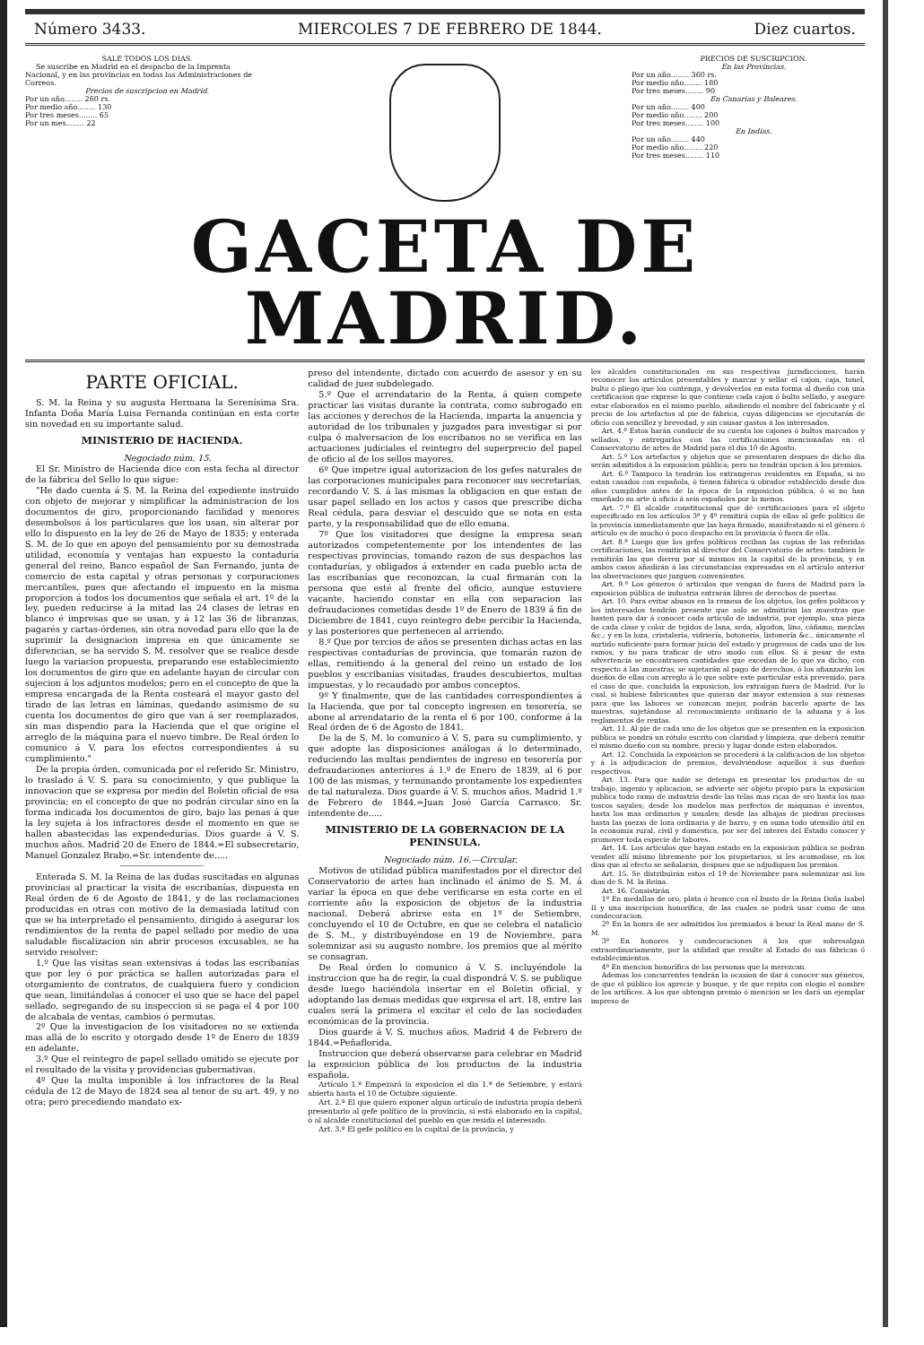Número 3433. MIERCOLES 7 DE FEBRERO DE 1844. Diez cuartos.
SALE TODOS LOS DIAS.
Se suscribe en Madrid en el despacho de la Imprenta Nacional, y en las provincias en todas las Administraciones de Correos.
Precios de suscripcion en Madrid.
Por un año........ 260 rs.
Por medio año........ 130
Por tres meses........ 65
Por un mes........ 22
PRECIOS DE SUSCRIPCION.
En las Provincias.
Por un año........ 360 rs.
Por medio año........ 180
Por tres meses........ 90
En Canarias y Baleares.
Por un año........ 400
Por medio año........ 200
Por tres meses........ 100
En Indias.
Por un año........ 440
Por medio año........ 220
Por tres meses........ 110
GACETA DE MADRID.
PARTE OFICIAL.
S. M. la Reina y su augusta Hermana la Serenísima Sra. Infanta Doña María Luisa Fernanda continúan en esta corte sin novedad en su importante salud.
MINISTERIO DE HACIENDA.
Negociado núm. 15.
El Sr. Ministro de Hacienda dice con esta fecha al director de la fábrica del Sello lo que sigue:
"He dado cuenta á S. M. la Reina del expediente instruido con objeto de mejorar y simplificar la administracion de los documentos de giro, proporcionando facilidad y menores desembolsos á los particulares que los usan, sin alterar por ello lo dispuesto en la ley de 26 de Mayo de 1835; y enterada S. M. de lo que en apoyo del pensamiento por su demostrada utilidad, economía y ventajas han expuesto la contaduría general del reino, Banco español de San Fernando, junta de comercio de esta capital y otras personas y corporaciones mercantiles, pues que afectando el impuesto en la misma proporcion á todos los documentos que señala el art. 1º de la ley, pueden reducirse á la mitad las 24 clases de letras en blanco é impresas que se usan, y á 12 las 36 de libranzas, pagarés y cartas-órdenes, sin otra novedad para ello que la de suprimir la designacion impresa en que únicamente se diferencian, se ha servido S. M. resolver que se realice desde luego la variacion propuesta, preparando ese establecimiento los documentos de giro que en adelante hayan de circular con sujecion á los adjuntos modelos; pero en el concepto de que la empresa encargada de la Renta costeará el mayor gasto del tirado de las letras en láminas, quedando asimismo de su cuenta los documentos de giro que van á ser reemplazados, sin mas dispendio para la Hacienda que el que origine el arreglo de la máquina para el nuevo timbre. De Real órden lo comunico á V. para los efectos correspondientes á su cumplimiento."
De la propia órden, comunicada por el referido Sr. Ministro, lo traslado á V. S. para su conocimiento, y que publique la innovacion que se expresa por medio del Boletin oficial de esa provincia; en el concepto de que no podrán circular sino en la forma indicada los documentos de giro, bajo las penas á que la ley sujeta á los infractores desde el momento en que se hallen abastecidas las expendedurías. Dios guarde á V. S. muchos años. Madrid 20 de Enero de 1844.=El subsecretario, Manuel Gonzalez Brabo.=Sr. intendente de.....
Enterada S. M. la Reina de las dudas suscitadas en algunas provincias al practicar la visita de escribanías, dispuesta en Real órden de 6 de Agosto de 1841, y de las reclamaciones producidas en otras con motivo de la demasiada latitud con que se ha interpretado el pensamiento, dirigido á asegurar los rendimientos de la renta de papel sellado por medio de una saludable fiscalizacion sin abrir procesos excusables, se ha servido resolver:
1.º Que las visitas sean extensivas á todas las escribanías que por ley ó por práctica se hallen autorizadas para el otorgamiento de contratos, de cualquiera fuero y condicion que sean, limitándolas á conocer el uso que se hace del papel sellado, segregando de su inspeccion si se paga el 4 por 100 de alcabala de ventas, cambios ó permutas.
2º Que la investigacion de los visitadores no se extienda mas allá de lo escrito y otorgado desde 1º de Enero de 1839 en adelante.
3.º Que el reintegro de papel sellado omitido se ejecute por el resultado de la visita y providencias gubernativas.
4º Que la multa imponible á los infractores de la Real cédula de 12 de Mayo de 1824 sea al tenor de su art. 49, y no otra; pero precediendo mandato ex-
preso del intendente, dictado con acuerdo de asesor y en su calidad de juez subdelegado.
5.º Que el arrendatario de la Renta, á quien compete practicar las visitas durante la contrata, como subrogado en las acciones y derechos de la Hacienda, imparta la anuencia y autoridad de los tribunales y juzgados para investigar si por culpa ó malversacion de los escribanos no se verifica en las actuaciones judiciales el reintegro del superprecio del papel de oficio al de los sellos mayores.
6º Que impetre igual autorizacion de los gefes naturales de las corporaciones municipales para reconocer sus secretarías, recordando V. S. á las mismas la obligacion en que estan de usar papel sellado en los actos y casos que prescribe dicha Real cédula, para desviar el descuido que se nota en esta parte, y la responsabilidad que de ello emana.
7º Que los visitadores que designe la empresa sean autorizados competentemente por los intendentes de las respectivas provincias, tomando razon de sus despachos las contadurías, y obligados á extender en cada pueblo acta de las escribanías que reconozcan, la cual firmarán con la persona que esté al frente del oficio, aunque estuviere vacante, haciendo constar en ella con separacion las defraudaciones cometidas desde 1º de Enero de 1839 á fin de Diciembre de 1841, cuyo reintegro debe percibir la Hacienda, y las posteriores que pertenecen al arriendo.
8.º Que por tercios de años se presenten dichas actas en las respectivas contadurías de provincia, que tomarán razon de ellas, remitiendo á la general del reino un estado de los pueblos y escribanías visitadas, fraudes descubiertos, multas impuestas, y lo recaudado por ambos conceptos.
9º Y finalmente, que de las cantidades correspondientes á la Hacienda, que por tal concepto ingresen en tesorería, se abone al arrendatario de la renta el 6 por 100, conforme á la Real órden de 6 de Agosto de 1841.
De la de S. M. lo comunico á V. S. para su cumplimiento, y que adopte las disposiciones análogas á lo determinado, reduciendo las multas pendientes de ingreso en tesorería por defraudaciones anteriores á 1.º de Enero de 1839, al 6 por 100 de las mismas, y terminando prontamente los expedientes de tal naturaleza. Dios guarde á V. S. muchos años. Madrid 1.º de Febrero de 1844.=Juan José García Carrasco. Sr. intendente de.....
MINISTERIO DE LA GOBERNACION DE LA PENINSULA.
Negociado núm. 16.—Circular.
Motivos de utilidad pública manifestados por el director del Conservatorio de artes han inclinado el ánimo de S. M. á variar la época en que debe verificarse en esta corte en el corriente año la exposicion de objetos de la industria nacional. Deberá abrirse esta en 1º de Setiembre, concluyendo el 10 de Octubre, en que se celebra el natalicio de S. M., y distribuyéndose en 19 de Noviembre, para solemnizar asi su augusto nombre, los premios que al mérito se consagran.
De Real órden lo comunico á V. S. incluyéndole la instruccion que ha de regir, la cual dispondrá V. S. se publique desde luego haciéndola insertar en el Boletin oficial, y adoptando las demas medidas que expresa el art. 18, entre las cuales será la primera el excitar el celo de las sociedades económicas de la provincia.
Dios guarde á V. S. muchos años. Madrid 4 de Febrero de 1844.=Peñaflorida.
Instruccion que deberá observarse para celebrar en Madrid la exposicion pública de los productos de la industria española.
Artículo 1.º Empezará la exposicion el dia 1.º de Setiembre, y estará abierta hasta el 10 de Octubre siguiente.
Art. 2.º El que quiera exponer algun artículo de industria propia deberá presentarlo al gefe político de la provincia, si está elaborado en la capital, ó al alcalde constitucional del pueblo en que resida el interesado.
Art. 3.º El gefe político en la capital de la provincia, y
los alcaldes constitucionales en sus respectivas jurisdicciones, harán reconocer los artículos presentables y marcar y sellar el cajon, caja, tonel, bulto ó pliego que los contenga, y devolverlos en esta forma al dueño con una certificacion que exprese lo que contiene cada cajon ó bulto sellado, y asegure estar elaborados en el mismo pueblo, añadiendo el nombre del fabricante y el precio de los artefactos al pie de fábrica, cuyas diligencias se ejecutarán de oficio con sencillez y brevedad, y sin causar gastos á los interesados.
Art. 4.º Estos harán conducir de su cuenta los cajones ó bultos marcados y sellados, y entregarlos con las certificaciones mencionadas en el Conservatorio de artes de Madrid para el dia 10 de Agosto.
Art. 5.º Los artefactos y objetos que se presentaren despues de dicho dia serán admitidos á la exposicion pública; pero no tendrán opcion á los premios.
Art. 6.º Tampoco la tendrán los extrangeros residentes en España, si no estan casados con española, ó tienen fábrica ú obrador establecido desde dos años cumplidos antes de la época de la exposicion pública, ó si no han enseñado su arte ú oficio á seis españoles por lo menos.
Art. 7.º El alcalde constitucional que dé certificaciones para el objeto especificado en los artículos 3º y 4º remitirá copia de ellas al gefe político de la provincia inmediatamente que las haya firmado, manifestando si el género ó artículo es de mucho ó poco despacho en la provincia ó fuera de ella.
Art. 8.º Luego que los gefes políticos reciban las copias de las referidas certificaciones, las remitirán al director del Conservatorio de artes: tambien le remitirán las que dieren por sí mismos en la capital de la provincia, y en ambos casos añadirán á las circunstancias expresadas en el artículo anterior las observaciones que juzguen convenientes.
Art. 9.º Los géneros ó artículos que vengan de fuera de Madrid para la exposicion pública de industria entrarán libres de derechos de puertas.
Art. 10. Para evitar abusos en la remesa de los objetos, los gefes políticos y los interesados tendrán presente que solo se admitirán las muestras que basten para dar á conocer cada artículo de industria, por ejemplo, una pieza de cada clase y color de tejidos de lana, seda, algodon, lino, cáñamo, mezclas &c.; y en la loza, cristalería, vidriería, botonería, listonería &c., únicamente el surtido suficiente para formar juicio del estado y progresos de cada uno de los ramos, y no para traficar de otro modo con ellos. Si á pesar de esta advertencia se encontrasen cantidades que excedan de lo que va dicho, con respecto á las muestras, se sujetarán al pago de derechos, ó los afianzarán los dueños de ellas con arreglo á lo que sobre este particular está prevenido, para el caso de que, concluida la exposicion, los extraigan fuera de Madrid. Por lo cual, si hubiese fabricantes que quieran dar mayor extension á sus remesas para que las labores se conozcan mejor, podrán hacerlo aparte de las muestras, sujetándose al reconocimiento ordinario de la aduana y á los reglamentos de rentas.
Art. 11. Al pie de cada uno de los objetos que se presenten en la exposicion pública se pondrá un rótulo escrito con claridad y limpieza, que deberá remitir el mismo dueño con su nombre, precio y lugar donde esten elaborados.
Art. 12. Concluida la exposicion se procederá á la calificacion de los objetos y á la adjudicacion de premios, devolviéndose aquellos á sus dueños respectivos.
Art. 13. Para que nadie se detenga en presentar los productos de su trabajo, ingenio y aplicacion, se advierte ser objeto propio para la exposicion pública todo ramo de industria desde las telas mas ricas de oro hasta los mas toscos sayales; desde los modelos mas perfectos de máquinas é inventos, hasta los mas ordinarios y usuales; desde las alhajas de piedras preciosas hasta las piezas de loza ordinaria y de barro, y en suma todo utensilio útil en la economía rural, civil y doméstica, por ser del interes del Estado conocer y promover toda especie de labores.
Art. 14. Los artículos que hayan estado en la exposicion pública se podrán vender allí mismo libremente por los propietarios, si les acomodase, en los dias que al efecto se señalarán, despues que se adjudiquen los premios.
Art. 15. Se distribuirán estos el 19 de Noviembre para solemnizar asi los dias de S. M. la Reina.
Art. 16. Consistirán
1º En medallas de oro, plata ó bronce con el busto de la Reina Doña Isabel II y una inscripcion honorífica, de las cuales se podrá usar como de una condecoracion.
2º En la honra de ser admitidos los premiados á besar la Real mano de S. M.
3º En honores y condecoraciones á los que sobresalgan extraordinariamente, por la utilidad que resulte al Estado de sus fábricas ó establecimientos.
4º En mencion honorífica de las personas que la merezcan.
Ademas los concurrentes tendrán la ocasion de dar á conocer sus géneros, de que el público los aprecie y busque, y de que repita con elogio el nombre de los artífices. A los que obtengan premio ó mencion se les dará un ejemplar impreso de